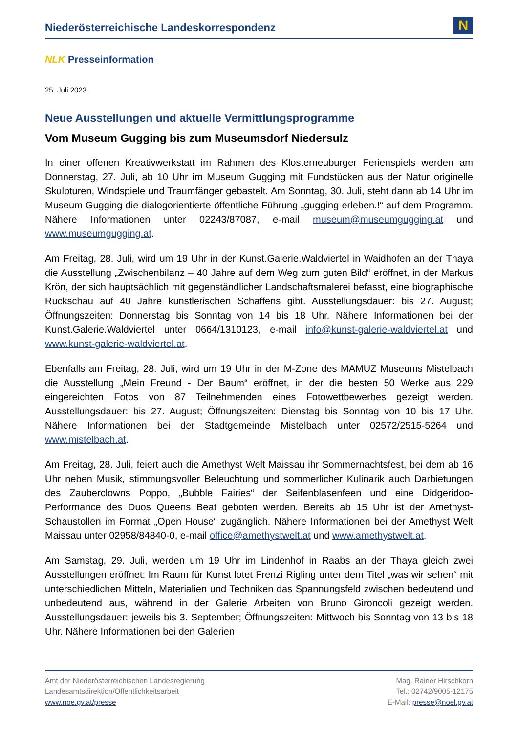Niederösterreichische Landeskorrespondenz
N
NLK Presseinformation
25. Juli 2023
Neue Ausstellungen und aktuelle Vermittlungsprogramme
Vom Museum Gugging bis zum Museumsdorf Niedersulz
In einer offenen Kreativwerkstatt im Rahmen des Klosterneuburger Ferienspiels werden am Donnerstag, 27. Juli, ab 10 Uhr im Museum Gugging mit Fundstücken aus der Natur originelle Skulpturen, Windspiele und Traumfänger gebastelt. Am Sonntag, 30. Juli, steht dann ab 14 Uhr im Museum Gugging die dialogorientierte öffentliche Führung „gugging erleben.!“ auf dem Programm. Nähere Informationen unter 02243/87087, e-mail museum@museumgugging.at und www.museumgugging.at.
Am Freitag, 28. Juli, wird um 19 Uhr in der Kunst.Galerie.Waldviertel in Waidhofen an der Thaya die Ausstellung „Zwischenbilanz – 40 Jahre auf dem Weg zum guten Bild“ eröffnet, in der Markus Krön, der sich hauptsächlich mit gegenständlicher Landschaftsmalerei befasst, eine biographische Rückschau auf 40 Jahre künstlerischen Schaffens gibt. Ausstellungsdauer: bis 27. August; Öffnungszeiten: Donnerstag bis Sonntag von 14 bis 18 Uhr. Nähere Informationen bei der Kunst.Galerie.Waldviertel unter 0664/1310123, e-mail info@kunst-galerie-waldviertel.at und www.kunst-galerie-waldviertel.at.
Ebenfalls am Freitag, 28. Juli, wird um 19 Uhr in der M-Zone des MAMUZ Museums Mistelbach die Ausstellung „Mein Freund - Der Baum“ eröffnet, in der die besten 50 Werke aus 229 eingereichten Fotos von 87 Teilnehmenden eines Fotowettbewerbes gezeigt werden. Ausstellungsdauer: bis 27. August; Öffnungszeiten: Dienstag bis Sonntag von 10 bis 17 Uhr. Nähere Informationen bei der Stadtgemeinde Mistelbach unter 02572/2515-5264 und www.mistelbach.at.
Am Freitag, 28. Juli, feiert auch die Amethyst Welt Maissau ihr Sommernachtsfest, bei dem ab 16 Uhr neben Musik, stimmungsvoller Beleuchtung und sommerlicher Kulinarik auch Darbietungen des Zauberclowns Poppo, „Bubble Fairies“ der Seifenblasenfeen und eine Didgeridoo-Performance des Duos Queens Beat geboten werden. Bereits ab 15 Uhr ist der Amethyst-Schaustollen im Format „Open House“ zugänglich. Nähere Informationen bei der Amethyst Welt Maissau unter 02958/84840-0, e-mail office@amethystwelt.at und www.amethystwelt.at.
Am Samstag, 29. Juli, werden um 19 Uhr im Lindenhof in Raabs an der Thaya gleich zwei Ausstellungen eröffnet: Im Raum für Kunst lotet Frenzi Rigling unter dem Titel „was wir sehen“ mit unterschiedlichen Mitteln, Materialien und Techniken das Spannungsfeld zwischen bedeutend und unbedeutend aus, während in der Galerie Arbeiten von Bruno Gironcoli gezeigt werden. Ausstellungsdauer: jeweils bis 3. September; Öffnungszeiten: Mittwoch bis Sonntag von 13 bis 18 Uhr. Nähere Informationen bei den Galerien
Amt der Niederösterreichischen Landesregierung
Landesamtsdirektion/Öffentlichkeitsarbeit
www.noe.gv.at/presse
Mag. Rainer Hirschkorn
Tel.: 02742/9005-12175
E-Mail: presse@noel.gv.at